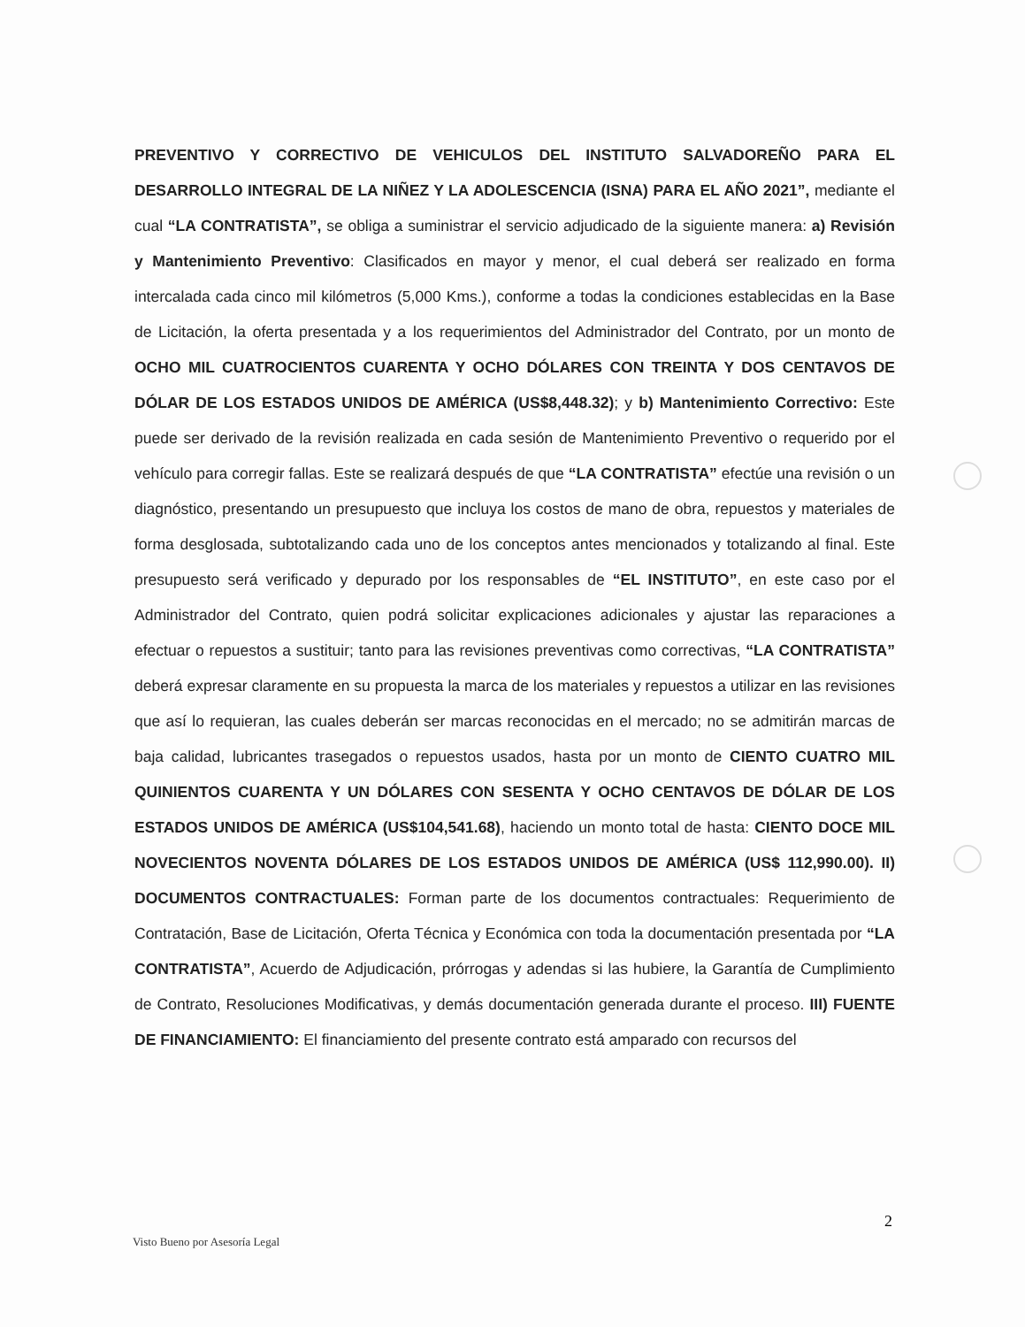PREVENTIVO Y CORRECTIVO DE VEHICULOS DEL INSTITUTO SALVADOREÑO PARA EL DESARROLLO INTEGRAL DE LA NIÑEZ Y LA ADOLESCENCIA (ISNA) PARA EL AÑO 2021”, mediante el cual “LA CONTRATISTA”, se obliga a suministrar el servicio adjudicado de la siguiente manera: a) Revisión y Mantenimiento Preventivo: Clasificados en mayor y menor, el cual deberá ser realizado en forma intercalada cada cinco mil kilómetros (5,000 Kms.), conforme a todas la condiciones establecidas en la Base de Licitación, la oferta presentada y a los requerimientos del Administrador del Contrato, por un monto de OCHO MIL CUATROCIENTOS CUARENTA Y OCHO DÓLARES CON TREINTA Y DOS CENTAVOS DE DÓLAR DE LOS ESTADOS UNIDOS DE AMÉRICA (US$8,448.32); y b) Mantenimiento Correctivo: Este puede ser derivado de la revisión realizada en cada sesión de Mantenimiento Preventivo o requerido por el vehículo para corregir fallas. Este se realizará después de que “LA CONTRATISTA” efectúe una revisión o un diagnóstico, presentando un presupuesto que incluya los costos de mano de obra, repuestos y materiales de forma desglosada, subtotalizando cada uno de los conceptos antes mencionados y totalizando al final. Este presupuesto será verificado y depurado por los responsables de “EL INSTITUTO”, en este caso por el Administrador del Contrato, quien podrá solicitar explicaciones adicionales y ajustar las reparaciones a efectuar o repuestos a sustituir; tanto para las revisiones preventivas como correctivas, “LA CONTRATISTA” deberá expresar claramente en su propuesta la marca de los materiales y repuestos a utilizar en las revisiones que así lo requieran, las cuales deberán ser marcas reconocidas en el mercado; no se admitirán marcas de baja calidad, lubricantes trasegados o repuestos usados, hasta por un monto de CIENTO CUATRO MIL QUINIENTOS CUARENTA Y UN DÓLARES CON SESENTA Y OCHO CENTAVOS DE DÓLAR DE LOS ESTADOS UNIDOS DE AMÉRICA (US$104,541.68), haciendo un monto total de hasta: CIENTO DOCE MIL NOVECIENTOS NOVENTA DÓLARES DE LOS ESTADOS UNIDOS DE AMÉRICA (US$ 112,990.00). II) DOCUMENTOS CONTRACTUALES: Forman parte de los documentos contractuales: Requerimiento de Contratación, Base de Licitación, Oferta Técnica y Económica con toda la documentación presentada por “LA CONTRATISTA”, Acuerdo de Adjudicación, prórrogas y adendas si las hubiere, la Garantía de Cumplimiento de Contrato, Resoluciones Modificativas, y demás documentación generada durante el proceso. III) FUENTE DE FINANCIAMIENTO: El financiamiento del presente contrato está amparado con recursos del
2
Visto Bueno por Asesoría Legal